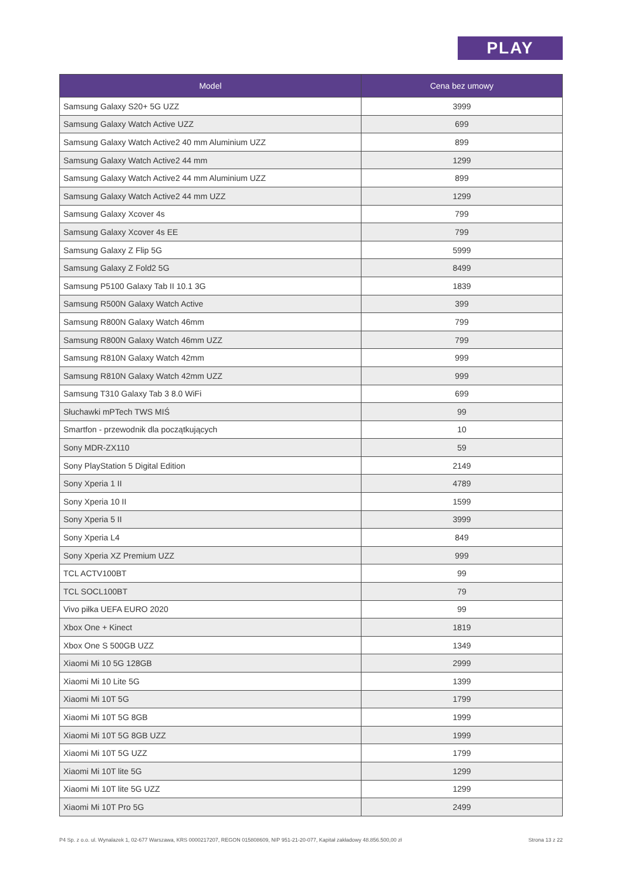PLAY
| Model | Cena bez umowy |
| --- | --- |
| Samsung Galaxy S20+ 5G UZZ | 3999 |
| Samsung Galaxy Watch Active UZZ | 699 |
| Samsung Galaxy Watch Active2 40 mm Aluminium UZZ | 899 |
| Samsung Galaxy Watch Active2 44 mm | 1299 |
| Samsung Galaxy Watch Active2 44 mm Aluminium UZZ | 899 |
| Samsung Galaxy Watch Active2 44 mm UZZ | 1299 |
| Samsung Galaxy Xcover 4s | 799 |
| Samsung Galaxy Xcover 4s EE | 799 |
| Samsung Galaxy Z Flip 5G | 5999 |
| Samsung Galaxy Z Fold2 5G | 8499 |
| Samsung P5100 Galaxy Tab II 10.1 3G | 1839 |
| Samsung R500N Galaxy Watch Active | 399 |
| Samsung R800N Galaxy Watch 46mm | 799 |
| Samsung R800N Galaxy Watch 46mm UZZ | 799 |
| Samsung R810N Galaxy Watch 42mm | 999 |
| Samsung R810N Galaxy Watch 42mm UZZ | 999 |
| Samsung T310 Galaxy Tab 3 8.0 WiFi | 699 |
| Słuchawki mPTech TWS MIŚ | 99 |
| Smartfon - przewodnik dla początkujących | 10 |
| Sony MDR-ZX110 | 59 |
| Sony PlayStation 5 Digital Edition | 2149 |
| Sony Xperia 1 II | 4789 |
| Sony Xperia 10 II | 1599 |
| Sony Xperia 5 II | 3999 |
| Sony Xperia L4 | 849 |
| Sony Xperia XZ Premium UZZ | 999 |
| TCL ACTV100BT | 99 |
| TCL SOCL100BT | 79 |
| Vivo piłka UEFA EURO 2020 | 99 |
| Xbox One + Kinect | 1819 |
| Xbox One S 500GB UZZ | 1349 |
| Xiaomi Mi 10 5G 128GB | 2999 |
| Xiaomi Mi 10 Lite 5G | 1399 |
| Xiaomi Mi 10T 5G | 1799 |
| Xiaomi Mi 10T 5G 8GB | 1999 |
| Xiaomi Mi 10T 5G 8GB UZZ | 1999 |
| Xiaomi Mi 10T 5G UZZ | 1799 |
| Xiaomi Mi 10T lite 5G | 1299 |
| Xiaomi Mi 10T lite 5G UZZ | 1299 |
| Xiaomi Mi 10T Pro 5G | 2499 |
P4 Sp. z o.o. ul. Wynalazek 1, 02-677 Warszawa, KRS 0000217207, REGON 015808609, NIP 951-21-20-077, Kapitał zakładowy 48.856.500,00 zł Strona 13 z 22